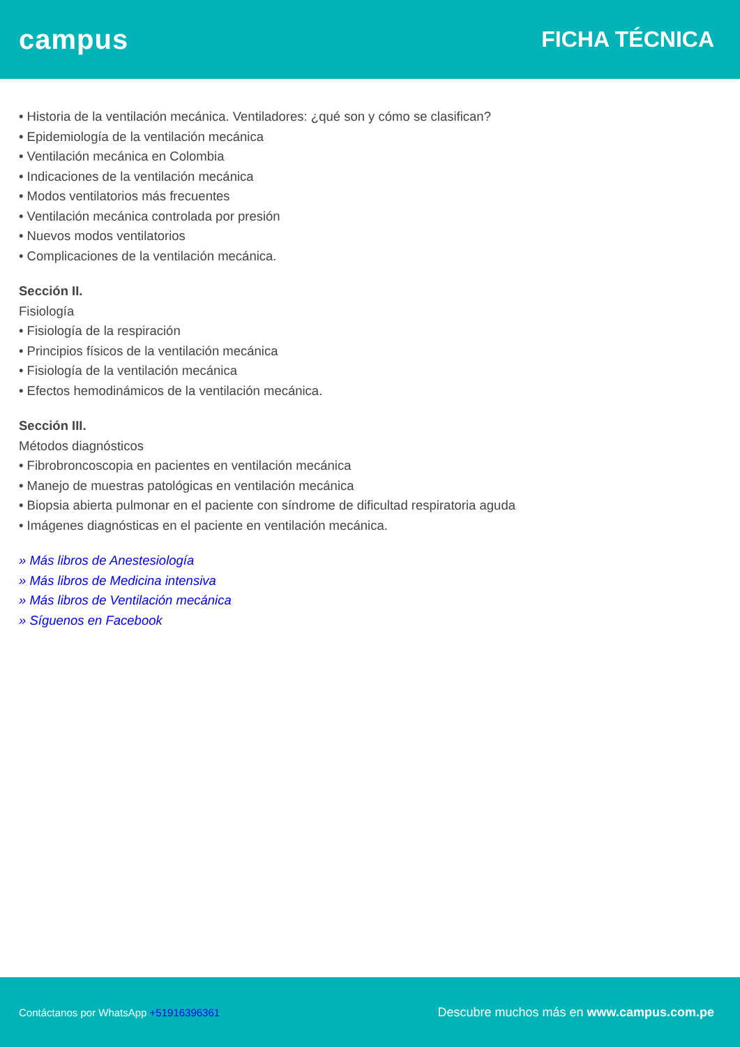campus
FICHA TÉCNICA
• Historia de la ventilación mecánica. Ventiladores: ¿qué son y cómo se clasifican?
• Epidemiología de la ventilación mecánica
• Ventilación mecánica en Colombia
• Indicaciones de la ventilación mecánica
• Modos ventilatorios más frecuentes
• Ventilación mecánica controlada por presión
• Nuevos modos ventilatorios
• Complicaciones de la ventilación mecánica.
Sección II.
Fisiología
• Fisiología de la respiración
• Principios físicos de la ventilación mecánica
• Fisiología de la ventilación mecánica
• Efectos hemodinámicos de la ventilación mecánica.
Sección III.
Métodos diagnósticos
• Fibrobroncoscopia en pacientes en ventilación mecánica
• Manejo de muestras patológicas en ventilación mecánica
• Biopsia abierta pulmonar en el paciente con síndrome de dificultad respiratoria aguda
• Imágenes diagnósticas en el paciente en ventilación mecánica.
» Más libros de Anestesiología
» Más libros de Medicina intensiva
» Más libros de Ventilación mecánica
» Síguenos en Facebook
Contáctanos por WhatsApp +51916396361
Descubre muchos más en www.campus.com.pe